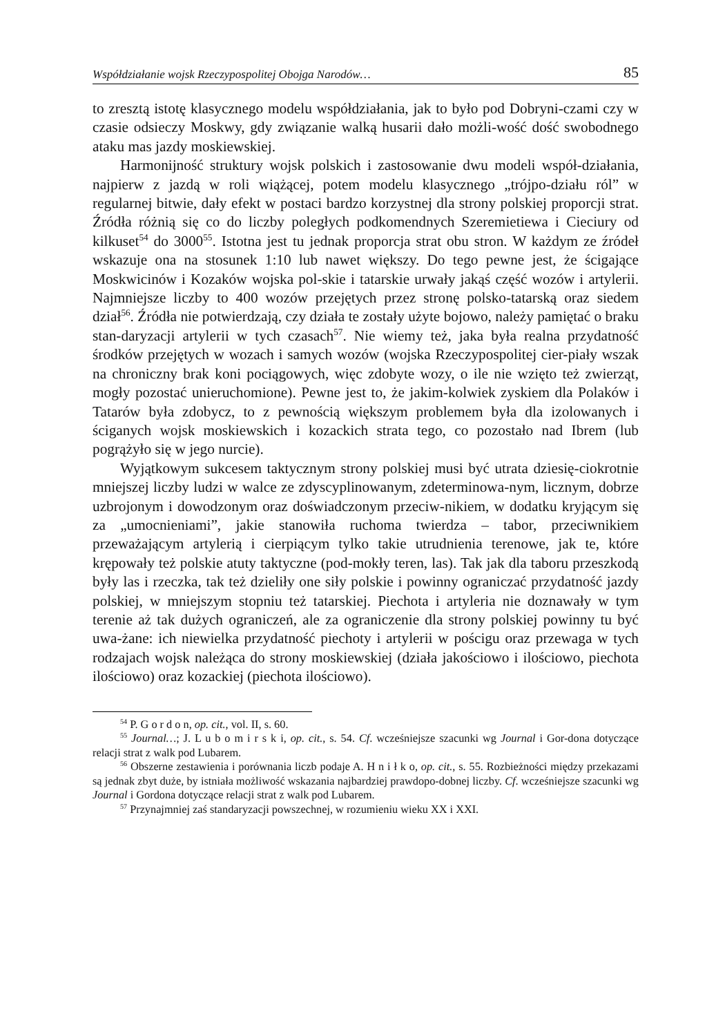Współdziałanie wojsk Rzeczypospolitej Obojga Narodów… 85
to zresztą istotę klasycznego modelu współdziałania, jak to było pod Dobryni-czami czy w czasie odsieczy Moskwy, gdy związanie walką husarii dało możli-wość dość swobodnego ataku mas jazdy moskiewskiej.
Harmonijność struktury wojsk polskich i zastosowanie dwu modeli współ-działania, najpierw z jazdą w roli wiążącej, potem modelu klasycznego „trójpo-działu ról” w regularnej bitwie, dały efekt w postaci bardzo korzystnej dla strony polskiej proporcji strat. Źródła różnią się co do liczby poległych podkomendnych Szeremietiewa i Cieciury od kilkuset<sup>54</sup> do 3000<sup>55</sup>. Istotna jest tu jednak proporcja strat obu stron. W każdym ze źródeł wskazuje ona na stosunek 1:10 lub nawet większy. Do tego pewne jest, że ścigające Moskwicinów i Kozaków wojska pol-skie i tatarskie urwały jakąś część wozów i artylerii. Najmniejsze liczby to 400 wozów przejętych przez stronę polsko-tatarską oraz siedem dział<sup>56</sup>. Źródła nie potwierdzają, czy działa te zostały użyte bojowo, należy pamiętać o braku stan-daryzacji artylerii w tych czasach<sup>57</sup>. Nie wiemy też, jaka była realna przydatność środków przejętych w wozach i samych wozów (wojska Rzeczypospolitej cier-piały wszak na chroniczny brak koni pociągowych, więc zdobyte wozy, o ile nie wzięto też zwierząt, mogły pozostać unieruchomione). Pewne jest to, że jakim-kolwiek zyskiem dla Polaków i Tatarów była zdobycz, to z pewnością większym problemem była dla izolowanych i ściganych wojsk moskiewskich i kozackich strata tego, co pozostało nad Ibrem (lub pogrążyło się w jego nurcie).
Wyjątkowym sukcesem taktycznym strony polskiej musi być utrata dziesię-ciokrotnie mniejszej liczby ludzi w walce ze zdyscyplinowanym, zdeterminowa-nym, licznym, dobrze uzbrojonym i dowodzonym oraz doświadczonym przeciw-nikiem, w dodatku kryjącym się za „umocnieniami”, jakie stanowiła ruchoma twierdza – tabor, przeciwnikiem przeważającym artylerią i cierpiącym tylko takie utrudnienia terenowe, jak te, które krępowały też polskie atuty taktyczne (pod-mokły teren, las). Tak jak dla taboru przeszkodą były las i rzeczka, tak też dzieliły one siły polskie i powinny ograniczać przydatność jazdy polskiej, w mniejszym stopniu też tatarskiej. Piechota i artyleria nie doznawały w tym terenie aż tak dużych ograniczeń, ale za ograniczenie dla strony polskiej powinny tu być uwa-żane: ich niewielka przydatność piechoty i artylerii w pościgu oraz przewaga w tych rodzajach wojsk należąca do strony moskiewskiej (działa jakościowo i ilościowo, piechota ilościowo) oraz kozackiej (piechota ilościowo).
<sup>54</sup> P. G o r d o n, op. cit., vol. II, s. 60.
<sup>55</sup> Journal…; J. L u b o m i r s k i, op. cit., s. 54. Cf. wcześniejsze szacunki wg Journal i Gor-dona dotyczące relacji strat z walk pod Lubarem.
<sup>56</sup> Obszerne zestawienia i porównania liczb podaje A. H n i ł k o, op. cit., s. 55. Rozbieżności między przekazami są jednak zbyt duże, by istniała możliwość wskazania najbardziej prawdopo-dobnej liczby. Cf. wcześniejsze szacunki wg Journal i Gordona dotyczące relacji strat z walk pod Lubarem.
<sup>57</sup> Przynajmniej zaś standaryzacji powszechnej, w rozumieniu wieku XX i XXI.